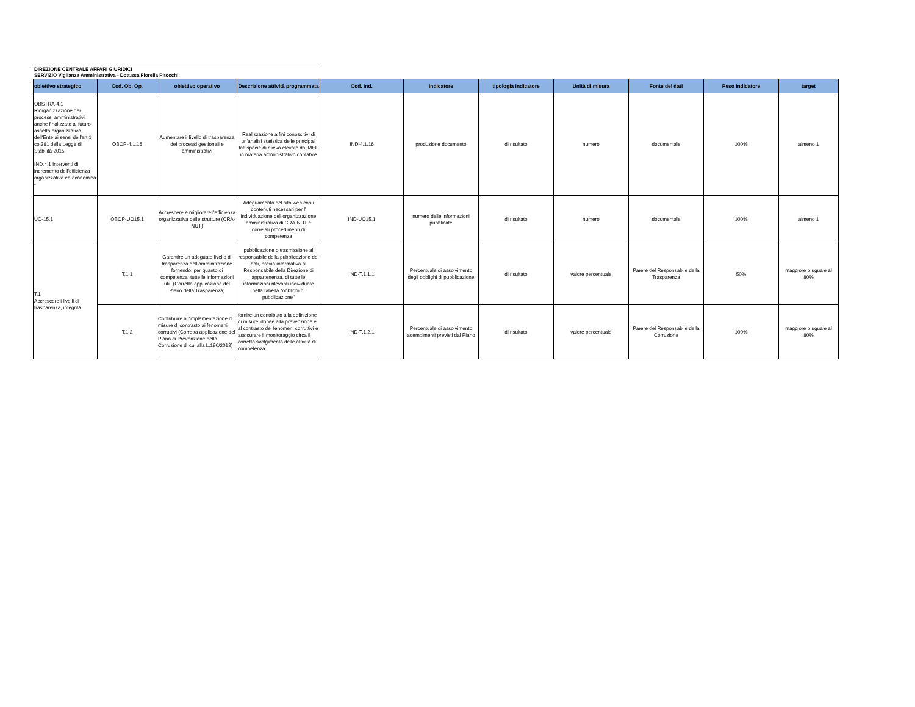DIREZIONE CENTRALE AFFARI GIURIDICI
SERVIZIO Vigilanza Amministrativa - Dott.ssa Fiorella Pitocchi
| obiettivo strategico | Cod. Ob. Op. | obiettivo operativo | Descrizione attività programmata | Cod. Ind. | indicatore | tipologia indicatore | Unità di misura | Fonte dei dati | Peso indicatore | target |
| --- | --- | --- | --- | --- | --- | --- | --- | --- | --- | --- |
| OBSTRA-4.1 Riorganizzazione dei processi amministrativi anche finalizzato al futuro assetto organizzativo dell'Ente ai sensi dell'art.1 co.381 della Legge di Stabilità 2015 IND.4.1 Interventi di incremento dell'efficienza organizzativa ed economica - | OBOP-4.1.16 | Aumentare il livello di trasparenza dei processi gestionali e amministrativi | Realizzazione a fini conoscitivi di un'analisi statistica delle principali fattispecie di rilievo elevate dal MEF in materia amministrativo contabile | IND-4.1.16 | produzione documento | di risultato | numero | documentale | 100% | almeno 1 |
| UO-15.1 | OBOP-UO15.1 | Accrescere e migliorare l'efficienza organizzativa delle strutture (CRA-NUT) | Adeguamento del sito web con i contenuti necessari per l' individuazione dell'organizzazione amministrativa di CRA-NUT e correlati procedimenti di competenza | IND-UO15.1 | numero delle informazioni pubblicate | di risultato | numero | documentale | 100% | almeno 1 |
| T.1 Accrescere i livelli di trasparenza, integrità | T.1.1 | Garantire un adeguato livello di trasparenza dell'amminitrazione fornendo, per quanto di competenza, tutte le informazioni utili (Corretta applicazione del Piano della Trasparenza) | pubblicazione o trasmissione al responsabile della pubblicazione dei dati, previa informativa al Responsabile della Direzione di appartenenza, di tutte le informazioni rilevanti individuate nella tabella "obblighi di pubblicazione" | IND-T.1.1.1 | Percentuale di assolvimento degli obblighi di pubblicazione | di risultato | valore percentuale | Parere del Responsabile della Trasparenza | 50% | maggiore o uguale al 80% |
| | T.1.2 | Contribuire all'implementazione di misure di contrasto ai fenomeni corruttivi (Corretta applicazione del Piano di Prevenzione della Corruzione di cui alla L.190/2012) | fornire un contributo alla definizione di misure idonee alla prevenzione e al contrasto dei fenomeni corruttivi e assicurare il monitoraggio circa il corretto svolgimento delle attività di competenza | IND-T.1.2.1 | Percentuale di assolvimento adempimenti previsti dal Piano | di risultato | valore percentuale | Parere del Responsabile della Corruzione | 100% | maggiore o uguale al 80% |